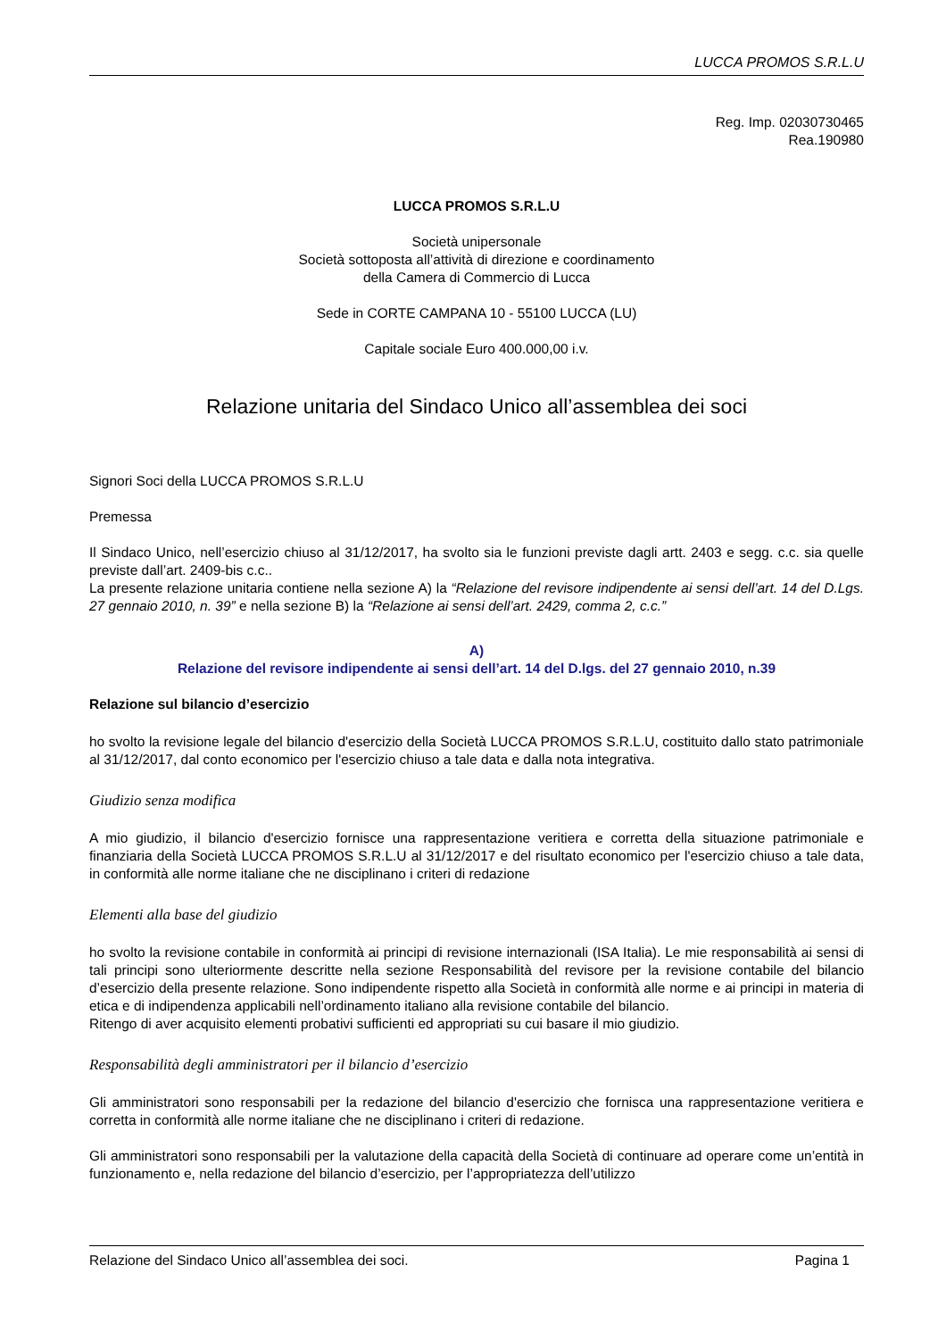LUCCA PROMOS S.R.L.U
Reg. Imp. 02030730465
Rea.190980
LUCCA PROMOS S.R.L.U
Società unipersonale
Società sottoposta all’attività di direzione e coordinamento
della Camera di Commercio di Lucca
Sede in CORTE CAMPANA 10 - 55100 LUCCA (LU)
Capitale sociale Euro 400.000,00 i.v.
Relazione unitaria del Sindaco Unico all’assemblea dei soci
Signori Soci della LUCCA PROMOS S.R.L.U
Premessa
Il Sindaco Unico, nell’esercizio chiuso al 31/12/2017, ha svolto sia le funzioni previste dagli artt. 2403 e segg. c.c. sia quelle previste dall’art. 2409-bis c.c..
La presente relazione unitaria contiene nella sezione A) la “Relazione del revisore indipendente ai sensi dell’art. 14 del D.Lgs. 27 gennaio 2010, n. 39” e nella sezione B) la “Relazione ai sensi dell’art. 2429, comma 2, c.c.”
A)
Relazione del revisore indipendente ai sensi dell’art. 14 del D.lgs. del 27 gennaio 2010, n.39
Relazione sul bilancio d’esercizio
ho svolto la revisione legale del bilancio d'esercizio della Società LUCCA PROMOS S.R.L.U, costituito dallo stato patrimoniale al 31/12/2017, dal conto economico per l'esercizio chiuso a tale data e dalla nota integrativa.
Giudizio senza modifica
A mio giudizio, il bilancio d'esercizio fornisce una rappresentazione veritiera e corretta della situazione patrimoniale e finanziaria della Società LUCCA PROMOS S.R.L.U al 31/12/2017 e del risultato economico per l'esercizio chiuso a tale data, in conformità alle norme italiane che ne disciplinano i criteri di redazione
Elementi alla base del giudizio
ho svolto la revisione contabile in conformità ai principi di revisione internazionali (ISA Italia). Le mie responsabilità ai sensi di tali principi sono ulteriormente descritte nella sezione Responsabilità del revisore per la revisione contabile del bilancio d’esercizio della presente relazione. Sono indipendente rispetto alla Società in conformità alle norme e ai principi in materia di etica e di indipendenza applicabili nell’ordinamento italiano alla revisione contabile del bilancio.
Ritengo di aver acquisito elementi probativi sufficienti ed appropriati su cui basare il mio giudizio.
Responsabilità degli amministratori per il bilancio d’esercizio
Gli amministratori sono responsabili per la redazione del bilancio d'esercizio che fornisca una rappresentazione veritiera e corretta in conformità alle norme italiane che ne disciplinano i criteri di redazione.
Gli amministratori sono responsabili per la valutazione della capacità della Società di continuare ad operare come un’entità in funzionamento e, nella redazione del bilancio d’esercizio, per l’appropriatezza dell’utilizzo
Relazione del Sindaco Unico all’assemblea dei soci. Pagina 1